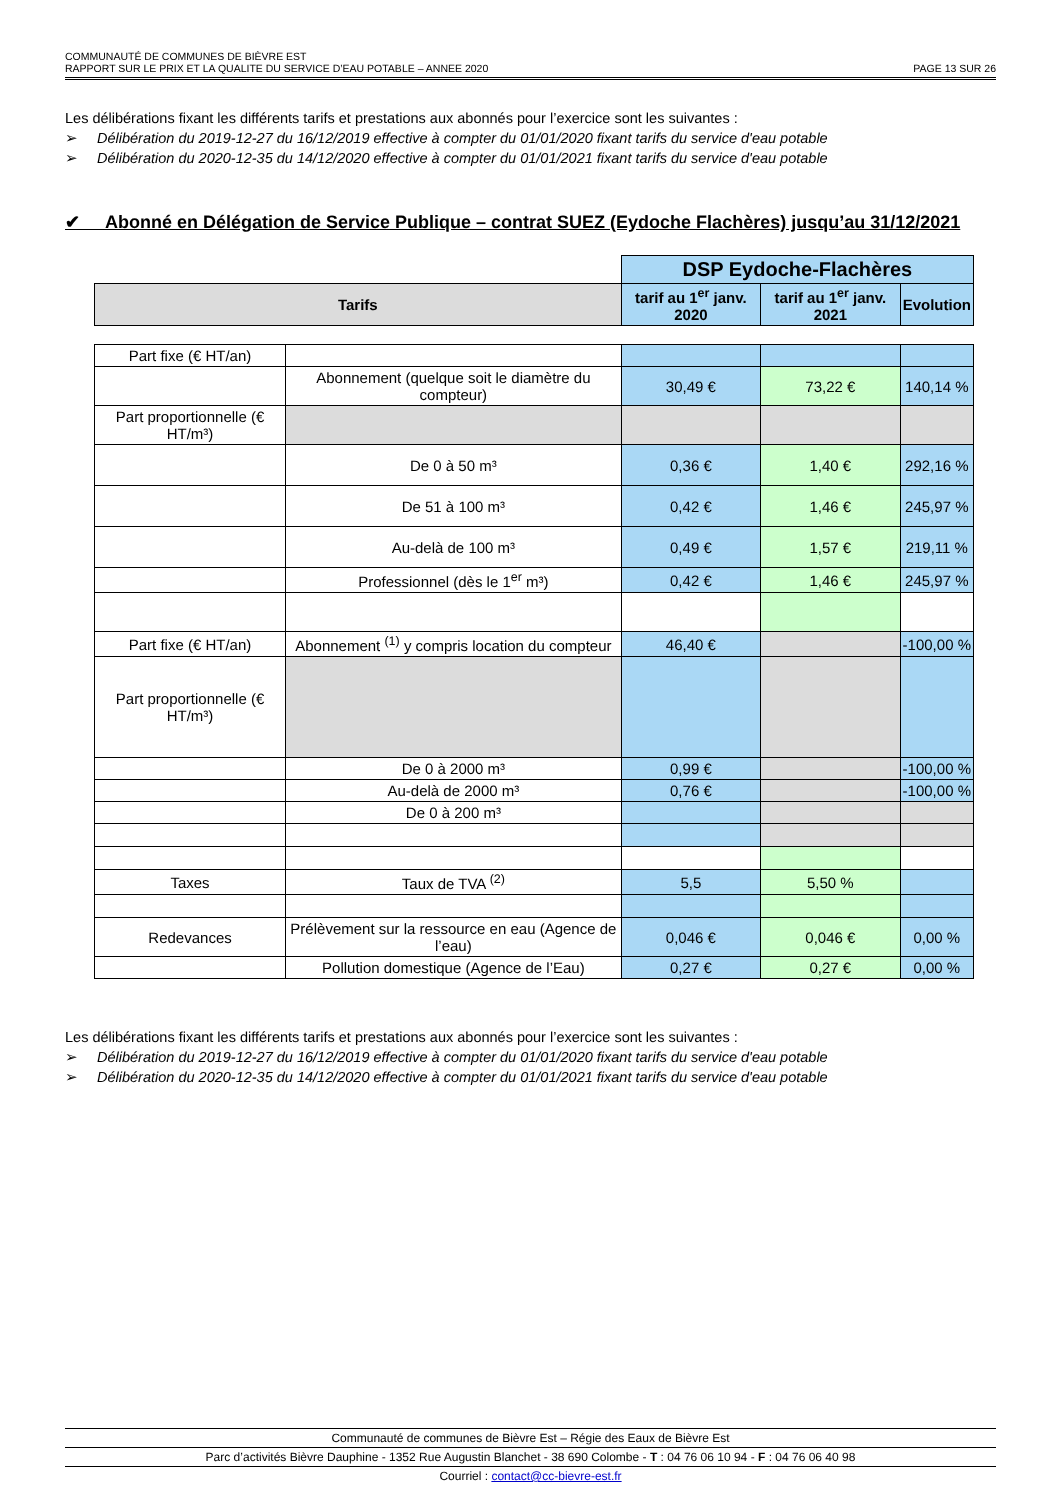COMMUNAUTÉ DE COMMUNES DE BIÈVRE EST
RAPPORT SUR LE PRIX ET LA QUALITE DU SERVICE D’EAU POTABLE – ANNEE 2020 PAGE 13 SUR 26
Les délibérations fixant les différents tarifs et prestations aux abonnés pour l’exercice sont les suivantes :
➢ Délibération du 2019-12-27 du 16/12/2019 effective à compter du 01/01/2020 fixant tarifs du service d'eau potable
➢ Délibération du 2020-12-35 du 14/12/2020 effective à compter du 01/01/2021 fixant tarifs du service d'eau potable
✔ Abonné en Délégation de Service Publique – contrat SUEZ (Eydoche Flachères) jusqu’au 31/12/2021
| | | DSP Eydoche-Flachères | | |
| Tarifs | | tarif au 1<sup>er</sup> janv. 2020 | tarif au 1<sup>er</sup> janv. 2021 | Evolution |
| Part fixe (€ HT/an) | | | | |
| | Abonnement (quelque soit le diamètre du compteur) | 30,49 € | 73,22 € | 140,14 % |
| Part proportionnelle (€ HT/m³) | | | | |
| | De 0 à 50 m³ | 0,36 € | 1,40 € | 292,16 % |
| | De 51 à 100 m³ | 0,42 € | 1,46 € | 245,97 % |
| | Au-delà de 100 m³ | 0,49 € | 1,57 € | 219,11 % |
| | Professionnel (dès le 1<sup>er</sup> m³) | 0,42 € | 1,46 € | 245,97 % |
| Part fixe (€ HT/an) | Abonnement <sup>(1)</sup> y compris location du compteur | 46,40 € | | -100,00 % |
| Part proportionnelle (€ HT/m³) | | | | |
| | De 0 à 2000 m³ | 0,99 € | | -100,00 % |
| | Au-delà de 2000 m³ | 0,76 € | | -100,00 % |
| | De 0 à 200 m³ | | | |
| Taxes | Taux de TVA <sup>(2)</sup> | 5,5 | 5,50 % | |
| Redevances | Prélèvement sur la ressource en eau (Agence de l’eau) | 0,046 € | 0,046 € | 0,00 % |
| | Pollution domestique (Agence de l’Eau) | 0,27 € | 0,27 € | 0,00 % |
Les délibérations fixant les différents tarifs et prestations aux abonnés pour l’exercice sont les suivantes :
➢ Délibération du 2019-12-27 du 16/12/2019 effective à compter du 01/01/2020 fixant tarifs du service d'eau potable
➢ Délibération du 2020-12-35 du 14/12/2020 effective à compter du 01/01/2021 fixant tarifs du service d'eau potable
Communauté de communes de Bièvre Est – Régie des Eaux de Bièvre Est
Parc d’activités Bièvre Dauphine - 1352 Rue Augustin Blanchet - 38 690 Colombe - T : 04 76 06 10 94 - F : 04 76 06 40 98
Courriel : contact@cc-bievre-est.fr